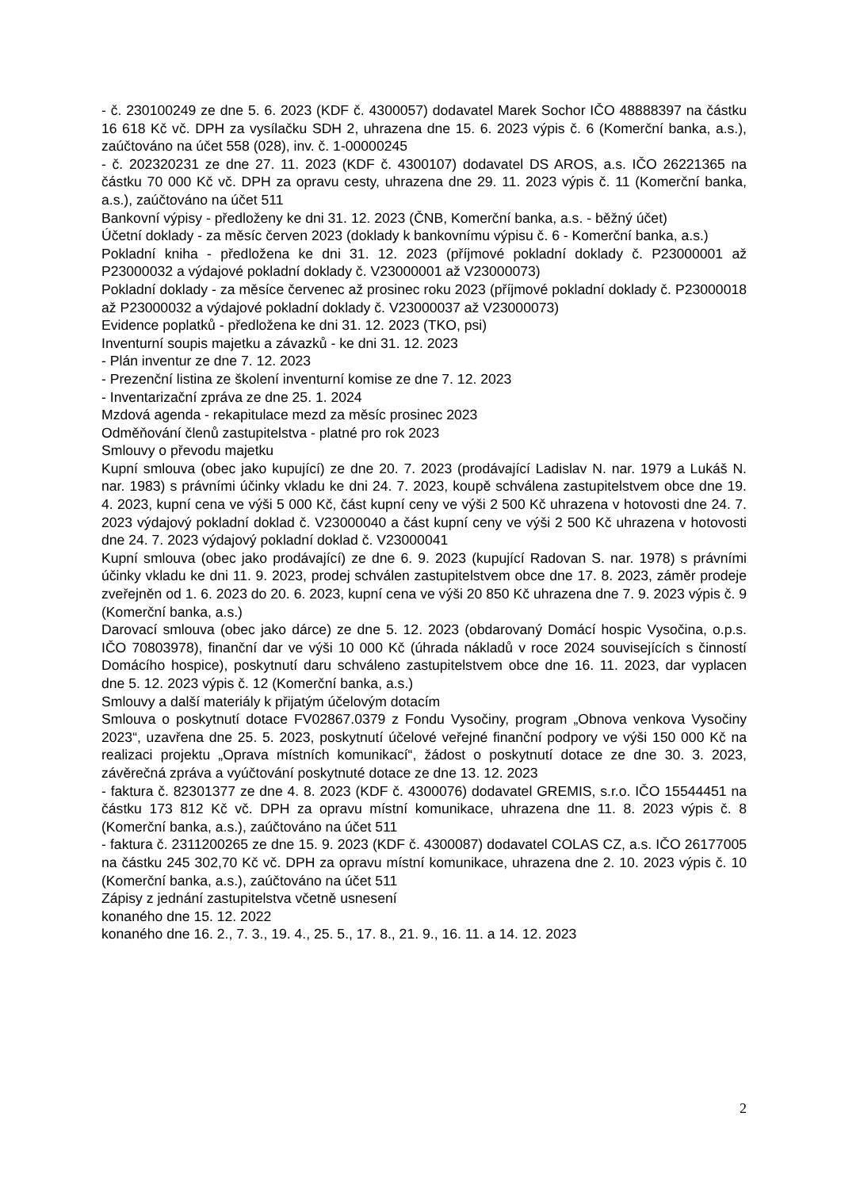- č. 230100249 ze dne 5. 6. 2023 (KDF č. 4300057) dodavatel Marek Sochor IČO 48888397 na částku 16 618 Kč vč. DPH za vysílačku SDH 2, uhrazena dne 15. 6. 2023 výpis č. 6 (Komerční banka, a.s.), zaúčtováno na účet 558 (028), inv. č. 1-00000245
- č. 202320231 ze dne 27. 11. 2023 (KDF č. 4300107) dodavatel DS AROS, a.s. IČO 26221365 na částku 70 000 Kč vč. DPH za opravu cesty, uhrazena dne 29. 11. 2023 výpis č. 11 (Komerční banka, a.s.), zaúčtováno na účet 511
Bankovní výpisy - předloženy ke dni 31. 12. 2023 (ČNB, Komerční banka, a.s. - běžný účet)
Účetní doklady - za měsíc červen 2023 (doklady k bankovnímu výpisu č. 6 - Komerční banka, a.s.)
Pokladní kniha - předložena ke dni 31. 12. 2023 (příjmové pokladní doklady č. P23000001 až P23000032 a výdajové pokladní doklady č. V23000001 až V23000073)
Pokladní doklady - za měsíce červenec až prosinec roku 2023 (příjmové pokladní doklady č. P23000018 až P23000032 a výdajové pokladní doklady č. V23000037 až V23000073)
Evidence poplatků - předložena ke dni 31. 12. 2023 (TKO, psi)
Inventurní soupis majetku a závazků - ke dni 31. 12. 2023
- Plán inventur ze dne 7. 12. 2023
- Prezenční listina ze školení inventurní komise ze dne 7. 12. 2023
- Inventarizační zpráva ze dne 25. 1. 2024
Mzdová agenda - rekapitulace mezd za měsíc prosinec 2023
Odměňování členů zastupitelstva - platné pro rok 2023
Smlouvy o převodu majetku
Kupní smlouva (obec jako kupující) ze dne 20. 7. 2023 (prodávající Ladislav N. nar. 1979 a Lukáš N. nar. 1983) s právními účinky vkladu ke dni 24. 7. 2023, koupě schválena zastupitelstvem obce dne 19. 4. 2023, kupní cena ve výši 5 000 Kč, část kupní ceny ve výši 2 500 Kč uhrazena v hotovosti dne 24. 7. 2023 výdajový pokladní doklad č. V23000040 a část kupní ceny ve výši 2 500 Kč uhrazena v hotovosti dne 24. 7. 2023 výdajový pokladní doklad č. V23000041
Kupní smlouva (obec jako prodávající) ze dne 6. 9. 2023 (kupující Radovan S. nar. 1978) s právními účinky vkladu ke dni 11. 9. 2023, prodej schválen zastupitelstvem obce dne 17. 8. 2023, záměr prodeje zveřejněn od 1. 6. 2023 do 20. 6. 2023, kupní cena ve výši 20 850 Kč uhrazena dne 7. 9. 2023 výpis č. 9 (Komerční banka, a.s.)
Darovací smlouva (obec jako dárce) ze dne 5. 12. 2023 (obdarovaný Domácí hospic Vysočina, o.p.s. IČO 70803978), finanční dar ve výši 10 000 Kč (úhrada nákladů v roce 2024 souvisejících s činností Domácího hospice), poskytnutí daru schváleno zastupitelstvem obce dne 16. 11. 2023, dar vyplacen dne 5. 12. 2023 výpis č. 12 (Komerční banka, a.s.)
Smlouvy a další materiály k přijatým účelovým dotacím
Smlouva o poskytnutí dotace FV02867.0379 z Fondu Vysočiny, program „Obnova venkova Vysočiny 2023“, uzavřena dne 25. 5. 2023, poskytnutí účelové veřejné finanční podpory ve výši 150 000 Kč na realizaci projektu „Oprava místních komunikací“, žádost o poskytnutí dotace ze dne 30. 3. 2023, závěrečná zpráva a vyúčtování poskytnuté dotace ze dne 13. 12. 2023
- faktura č. 82301377 ze dne 4. 8. 2023 (KDF č. 4300076) dodavatel GREMIS, s.r.o. IČO 15544451 na částku 173 812 Kč vč. DPH za opravu místní komunikace, uhrazena dne 11. 8. 2023 výpis č. 8 (Komerční banka, a.s.), zaúčtováno na účet 511
- faktura č. 2311200265 ze dne 15. 9. 2023 (KDF č. 4300087) dodavatel COLAS CZ, a.s. IČO 26177005 na částku 245 302,70 Kč vč. DPH za opravu místní komunikace, uhrazena dne 2. 10. 2023 výpis č. 10 (Komerční banka, a.s.), zaúčtováno na účet 511
Zápisy z jednání zastupitelstva včetně usnesení
konaného dne 15. 12. 2022
konaného dne 16. 2., 7. 3., 19. 4., 25. 5., 17. 8., 21. 9., 16. 11. a 14. 12. 2023
2